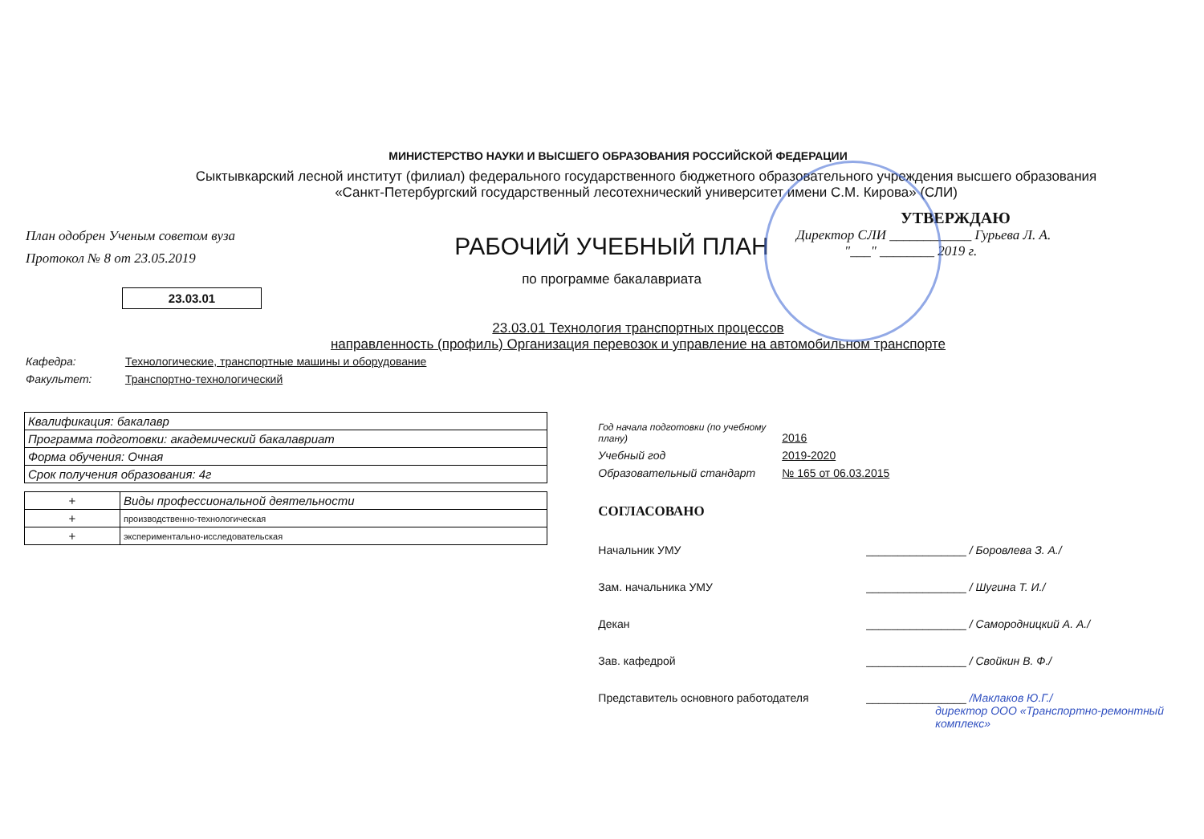МИНИСТЕРСТВО НАУКИ И ВЫСШЕГО ОБРАЗОВАНИЯ РОССИЙСКОЙ ФЕДЕРАЦИИ
Сыктывкарский лесной институт (филиал) федерального государственного бюджетного образовательного учреждения высшего образования
«Санкт-Петербургский государственный лесотехнический университет имени С.М. Кирова» (СЛИ)
План одобрен Ученым советом вуза
Протокол № 8 от 23.05.2019
РАБОЧИЙ УЧЕБНЫЙ ПЛАН
по программе бакалавриата
УТВЕРЖДАЮ
Директор СЛИ ____________ Гурьева Л. А.
"___" ________ 2019 г.
23.03.01
23.03.01 Технология транспортных процессов
направленность (профиль) Организация перевозок и управление на автомобильном транспорте
Кафедра: Технологические, транспортные машины и оборудование
Факультет: Транспортно-технологический
| Квалификация: бакалавр |
| Программа подготовки: академический бакалавриат |
| Форма обучения: Очная |
| Срок получения образования: 4г |
| + | Виды профессиональной деятельности |
| + | производственно-технологическая |
| + | экспериментально-исследовательская |
Год начала подготовки (по учебному плану) 2016
Учебный год 2019-2020
Образовательный стандарт № 165 от 06.03.2015
СОГЛАСОВАНО
Начальник УМУ ________________ / Боровлева З. А./
Зам. начальника УМУ ________________ / Шугина Т. И./
Декан ________________ / Самородницкий А. А./
Зав. кафедрой ________________ / Свойкин В. Ф./
Представитель основного работодателя ________________ /Маклаков Ю.Г./
директор ООО «Транспортно-ремонтный комплекс»